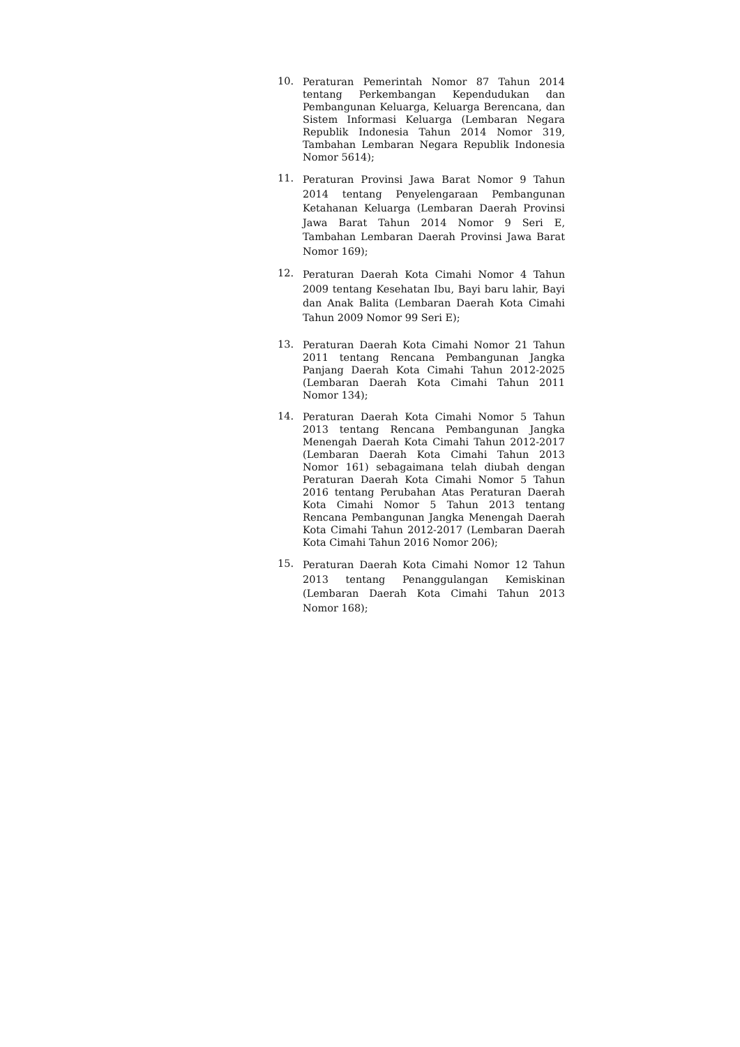10.
Peraturan Pemerintah Nomor 87 Tahun 2014 tentang Perkembangan Kependudukan dan Pembangunan Keluarga, Keluarga Berencana, dan Sistem Informasi Keluarga (Lembaran Negara Republik Indonesia Tahun 2014 Nomor 319, Tambahan Lembaran Negara Republik Indonesia Nomor 5614);
11.
Peraturan Provinsi Jawa Barat Nomor 9 Tahun 2014 tentang Penyelengaraan Pembangunan Ketahanan Keluarga (Lembaran Daerah Provinsi Jawa Barat Tahun 2014 Nomor 9 Seri E, Tambahan Lembaran Daerah Provinsi Jawa Barat Nomor 169);
12.
Peraturan Daerah Kota Cimahi Nomor 4 Tahun 2009 tentang Kesehatan Ibu, Bayi baru lahir, Bayi dan Anak Balita (Lembaran Daerah Kota Cimahi Tahun 2009 Nomor 99 Seri E);
13.
Peraturan Daerah Kota Cimahi Nomor 21 Tahun 2011 tentang Rencana Pembangunan Jangka Panjang Daerah Kota Cimahi Tahun 2012-2025 (Lembaran Daerah Kota Cimahi Tahun 2011 Nomor 134);
14.
Peraturan Daerah Kota Cimahi Nomor 5 Tahun 2013 tentang Rencana Pembangunan Jangka Menengah Daerah Kota Cimahi Tahun 2012-2017 (Lembaran Daerah Kota Cimahi Tahun 2013 Nomor 161) sebagaimana telah diubah dengan Peraturan Daerah Kota Cimahi Nomor 5 Tahun 2016 tentang Perubahan Atas Peraturan Daerah Kota Cimahi Nomor 5 Tahun 2013 tentang Rencana Pembangunan Jangka Menengah Daerah Kota Cimahi Tahun 2012-2017 (Lembaran Daerah Kota Cimahi Tahun 2016 Nomor 206);
15.
Peraturan Daerah Kota Cimahi Nomor 12 Tahun 2013 tentang Penanggulangan Kemiskinan (Lembaran Daerah Kota Cimahi Tahun 2013 Nomor 168);